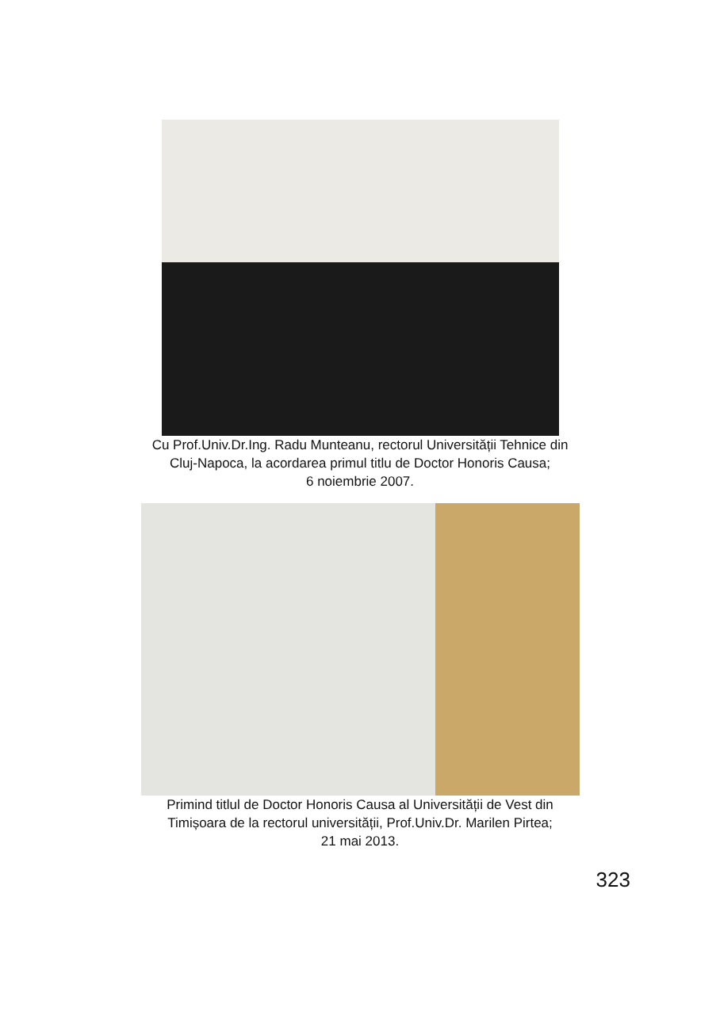Cu Prof.Univ.Dr.Ing. Radu Munteanu, rectorul Universității Tehnice din
Cluj-Napoca, la acordarea primul titlu de Doctor Honoris Causa;
6 noiembrie 2007.
Primind titlul de Doctor Honoris Causa al Universității de Vest din
Timișoara de la rectorul universității, Prof.Univ.Dr. Marilen Pirtea;
21 mai 2013.
323